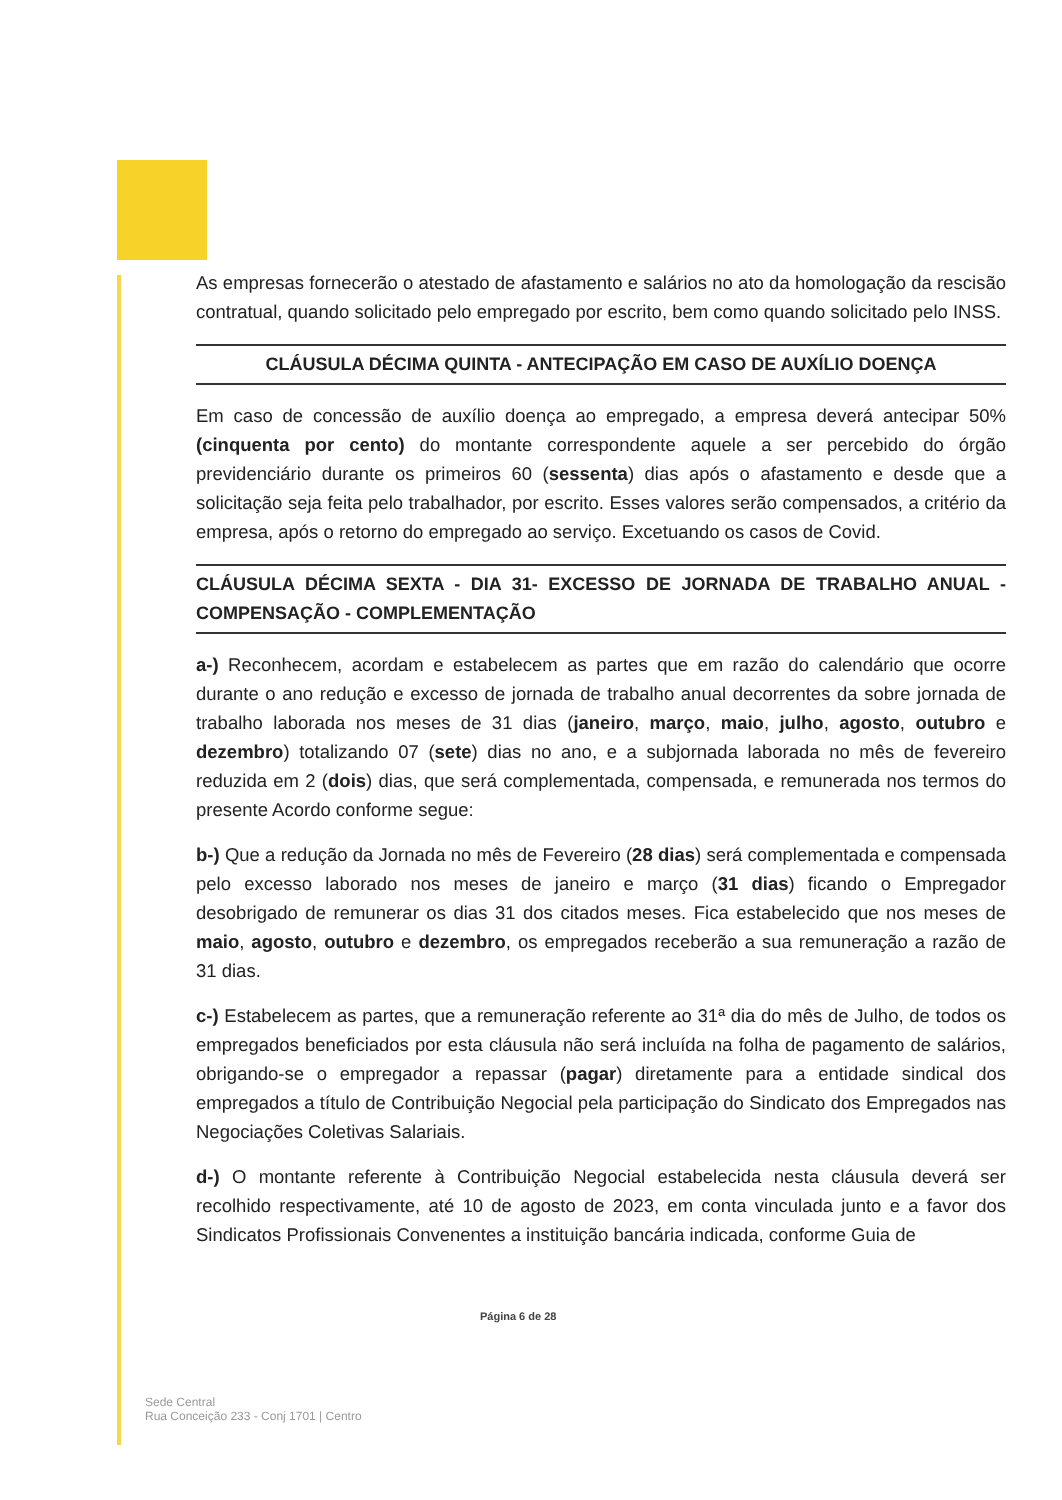As empresas fornecerão o atestado de afastamento e salários no ato da homologação da rescisão contratual, quando solicitado pelo empregado por escrito, bem como quando solicitado pelo INSS.
CLÁUSULA DÉCIMA QUINTA - ANTECIPAÇÃO EM CASO DE AUXÍLIO DOENÇA
Em caso de concessão de auxílio doença ao empregado, a empresa deverá antecipar 50% (cinquenta por cento) do montante correspondente aquele a ser percebido do órgão previdenciário durante os primeiros 60 (sessenta) dias após o afastamento e desde que a solicitação seja feita pelo trabalhador, por escrito. Esses valores serão compensados, a critério da empresa, após o retorno do empregado ao serviço. Excetuando os casos de Covid.
CLÁUSULA DÉCIMA SEXTA - DIA 31- EXCESSO DE JORNADA DE TRABALHO ANUAL - COMPENSAÇÃO - COMPLEMENTAÇÃO
a-) Reconhecem, acordam e estabelecem as partes que em razão do calendário que ocorre durante o ano redução e excesso de jornada de trabalho anual decorrentes da sobre jornada de trabalho laborada nos meses de 31 dias (janeiro, março, maio, julho, agosto, outubro e dezembro) totalizando 07 (sete) dias no ano, e a subjornada laborada no mês de fevereiro reduzida em 2 (dois) dias, que será complementada, compensada, e remunerada nos termos do presente Acordo conforme segue:
b-) Que a redução da Jornada no mês de Fevereiro (28 dias) será complementada e compensada pelo excesso laborado nos meses de janeiro e março (31 dias) ficando o Empregador desobrigado de remunerar os dias 31 dos citados meses. Fica estabelecido que nos meses de maio, agosto, outubro e dezembro, os empregados receberão a sua remuneração a razão de 31 dias.
c-) Estabelecem as partes, que a remuneração referente ao 31ª dia do mês de Julho, de todos os empregados beneficiados por esta cláusula não será incluída na folha de pagamento de salários, obrigando-se o empregador a repassar (pagar) diretamente para a entidade sindical dos empregados a título de Contribuição Negocial pela participação do Sindicato dos Empregados nas Negociações Coletivas Salariais.
d-) O montante referente à Contribuição Negocial estabelecida nesta cláusula deverá ser recolhido respectivamente, até 10 de agosto de 2023, em conta vinculada junto e a favor dos Sindicatos Profissionais Convenentes a instituição bancária indicada, conforme Guia de
Página 6 de 28
Sede Central
Rua Conceição 233 - Conj 1701 | Centro